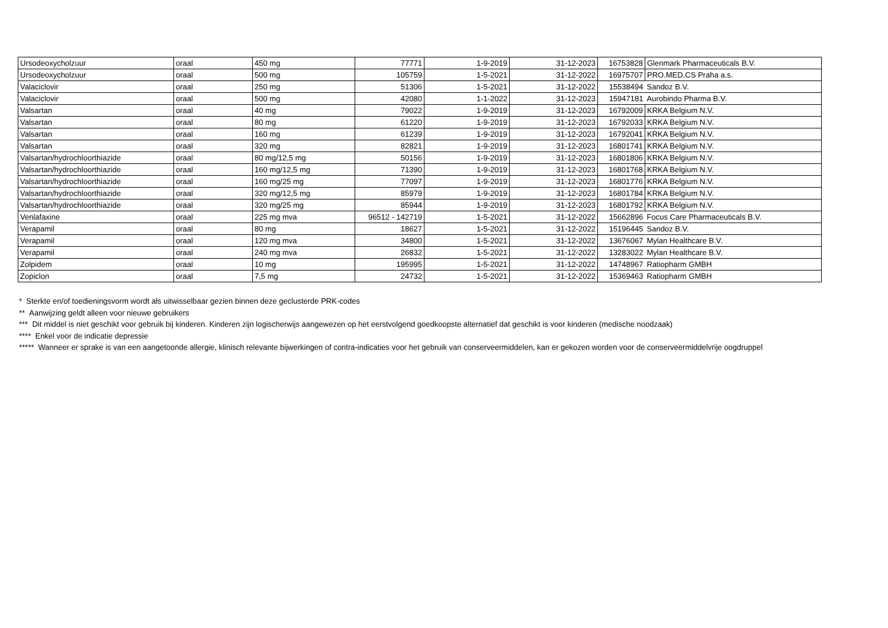| Ursodeoxycholzuur | oraal | 450 mg | 77771 | 1-9-2019 | 31-12-2023 | 16753828 | Glenmark Pharmaceuticals B.V. |
| Ursodeoxycholzuur | oraal | 500 mg | 105759 | 1-5-2021 | 31-12-2022 | 16975707 | PRO.MED.CS Praha a.s. |
| Valaciclovir | oraal | 250 mg | 51306 | 1-5-2021 | 31-12-2022 | 15538494 | Sandoz B.V. |
| Valaciclovir | oraal | 500 mg | 42080 | 1-1-2022 | 31-12-2023 | 15947181 | Aurobindo Pharma B.V. |
| Valsartan | oraal | 40 mg | 79022 | 1-9-2019 | 31-12-2023 | 16792009 | KRKA Belgium N.V. |
| Valsartan | oraal | 80 mg | 61220 | 1-9-2019 | 31-12-2023 | 16792033 | KRKA Belgium N.V. |
| Valsartan | oraal | 160 mg | 61239 | 1-9-2019 | 31-12-2023 | 16792041 | KRKA Belgium N.V. |
| Valsartan | oraal | 320 mg | 82821 | 1-9-2019 | 31-12-2023 | 16801741 | KRKA Belgium N.V. |
| Valsartan/hydrochloorthiazide | oraal | 80 mg/12,5 mg | 50156 | 1-9-2019 | 31-12-2023 | 16801806 | KRKA Belgium N.V. |
| Valsartan/hydrochloorthiazide | oraal | 160 mg/12,5 mg | 71390 | 1-9-2019 | 31-12-2023 | 16801768 | KRKA Belgium N.V. |
| Valsartan/hydrochloorthiazide | oraal | 160 mg/25 mg | 77097 | 1-9-2019 | 31-12-2023 | 16801776 | KRKA Belgium N.V. |
| Valsartan/hydrochloorthiazide | oraal | 320 mg/12,5 mg | 85979 | 1-9-2019 | 31-12-2023 | 16801784 | KRKA Belgium N.V. |
| Valsartan/hydrochloorthiazide | oraal | 320 mg/25 mg | 85944 | 1-9-2019 | 31-12-2023 | 16801792 | KRKA Belgium N.V. |
| Venlafaxine | oraal | 225 mg mva | 96512 - 142719 | 1-5-2021 | 31-12-2022 | 15662896 | Focus Care Pharmaceuticals B.V. |
| Verapamil | oraal | 80 mg | 18627 | 1-5-2021 | 31-12-2022 | 15196445 | Sandoz B.V. |
| Verapamil | oraal | 120 mg mva | 34800 | 1-5-2021 | 31-12-2022 | 13676067 | Mylan Healthcare B.V. |
| Verapamil | oraal | 240 mg mva | 26832 | 1-5-2021 | 31-12-2022 | 13283022 | Mylan Healthcare B.V. |
| Zolpidem | oraal | 10 mg | 195995 | 1-5-2021 | 31-12-2022 | 14748967 | Ratiopharm GMBH |
| Zopiclon | oraal | 7,5 mg | 24732 | 1-5-2021 | 31-12-2022 | 15369463 | Ratiopharm GMBH |
* Sterkte en/of toedieningsvorm wordt als uitwisselbaar gezien binnen deze geclusterde PRK-codes
** Aanwijzing geldt alleen voor nieuwe gebruikers
*** Dit middel is niet geschikt voor gebruik bij kinderen. Kinderen zijn logischerwijs aangewezen op het eerstvolgend goedkoopste alternatief dat geschikt is voor kinderen (medische noodzaak)
**** Enkel voor de indicatie depressie
***** Wanneer er sprake is van een aangetoonde allergie, klinisch relevante bijwerkingen of contra-indicaties voor het gebruik van conserveermiddelen, kan er gekozen worden voor de conserveermiddelvrije oogdruppel